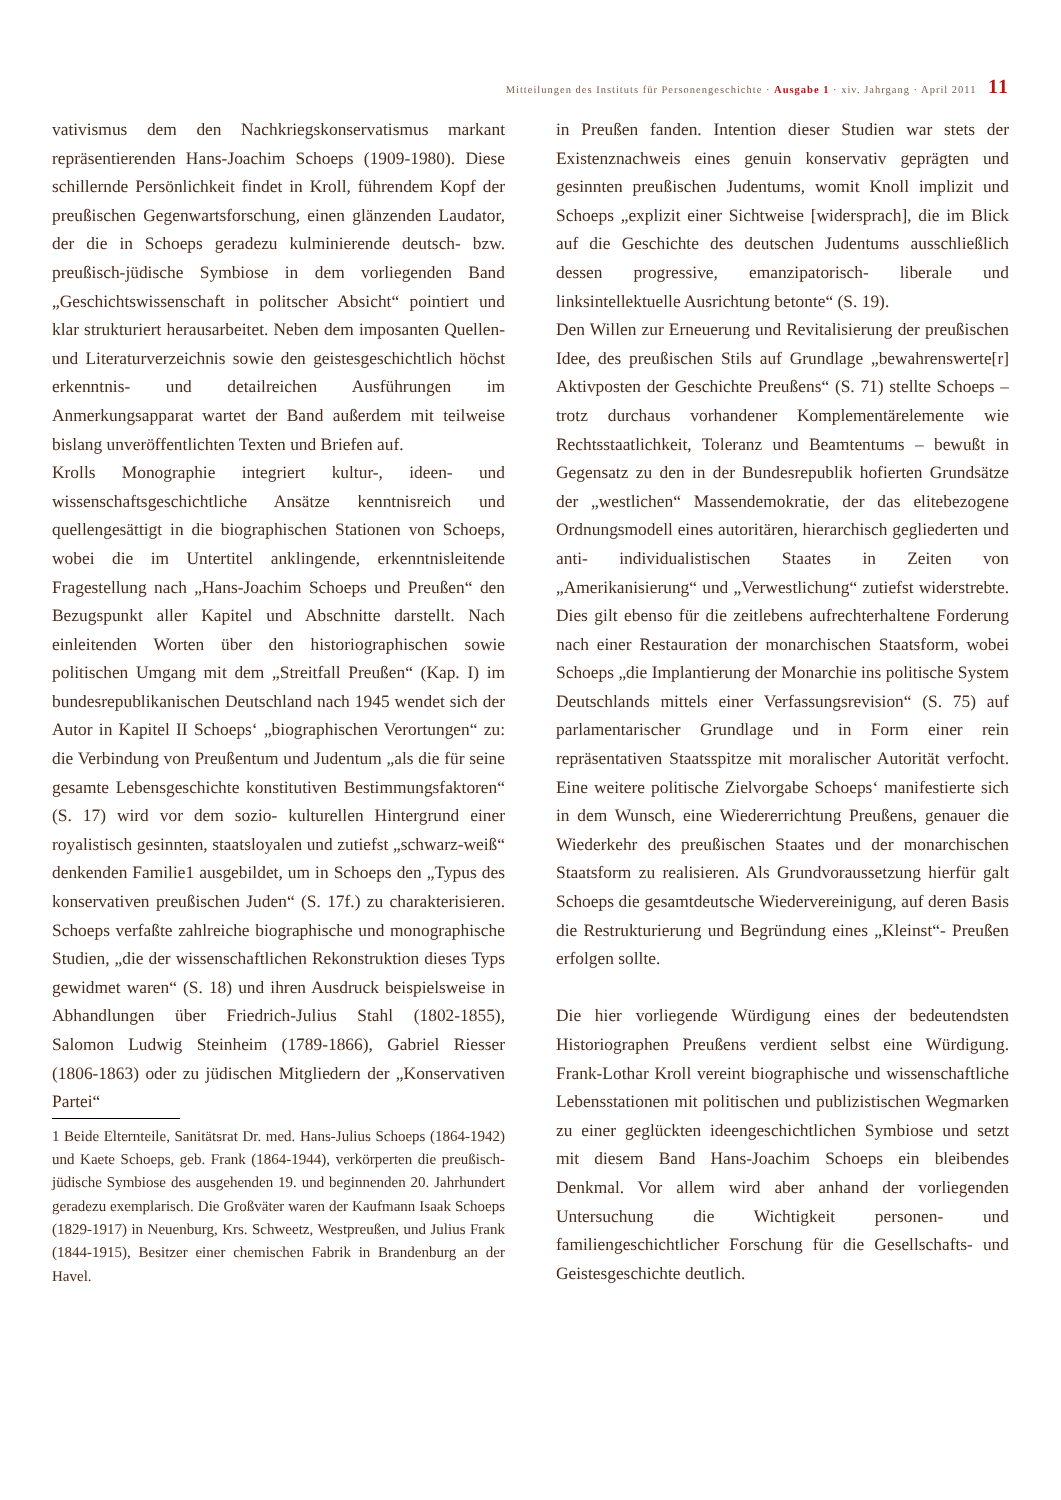Mitteilungen des Instituts für Personengeschichte · Ausgabe 1 · xiv. Jahrgang · April 2011 11
vativismus dem den Nachkriegskonservatismus markant repräsentierenden Hans-Joachim Schoeps (1909-1980). Diese schillernde Persönlichkeit findet in Kroll, führendem Kopf der preußischen Gegenwartsforschung, einen glänzenden Laudator, der die in Schoeps geradezu kulminierende deutsch- bzw. preußisch-jüdische Symbiose in dem vorliegenden Band „Geschichtswissenschaft in politscher Absicht“ pointiert und klar strukturiert herausarbeitet. Neben dem imposanten Quellen- und Literaturverzeichnis sowie den geistesgeschichtlich höchst erkenntnis- und detailreichen Ausführungen im Anmerkungsapparat wartet der Band außerdem mit teilweise bislang unveröffentlichten Texten und Briefen auf.
Krolls Monographie integriert kultur-, ideen- und wissenschaftsgeschichtliche Ansätze kenntnisreich und quellengesättigt in die biographischen Stationen von Schoeps, wobei die im Untertitel anklingende, erkenntnisleitende Fragestellung nach „Hans-Joachim Schoeps und Preußen“ den Bezugspunkt aller Kapitel und Abschnitte darstellt. Nach einleitenden Worten über den historiographischen sowie politischen Umgang mit dem „Streitfall Preußen“ (Kap. I) im bundesrepublikanischen Deutschland nach 1945 wendet sich der Autor in Kapitel II Schoeps‘ „biographischen Verortungen“ zu: die Verbindung von Preußentum und Judentum „als die für seine gesamte Lebensgeschichte konstitutiven Bestimmungsfaktoren“ (S. 17) wird vor dem sozio- kulturellen Hintergrund einer royalistisch gesinnten, staatsloyalen und zutiefst „schwarz-weiß“ denkenden Familie1 ausgebildet, um in Schoeps den „Typus des konservativen preußischen Juden“ (S. 17f.) zu charakterisieren. Schoeps verfaßte zahlreiche biographische und monographische Studien, „die der wissenschaftlichen Rekonstruktion dieses Typs gewidmet waren“ (S. 18) und ihren Ausdruck beispielsweise in Abhandlungen über Friedrich-Julius Stahl (1802-1855), Salomon Ludwig Steinheim (1789-1866), Gabriel Riesser (1806-1863) oder zu jüdischen Mitgliedern der „Konservativen Partei“
1 Beide Elternteile, Sanitätsrat Dr. med. Hans-Julius Schoeps (1864-1942) und Kaete Schoeps, geb. Frank (1864-1944), verkörperten die preußisch-jüdische Symbiose des ausgehenden 19. und beginnenden 20. Jahrhundert geradezu exemplarisch. Die Großväter waren der Kaufmann Isaak Schoeps (1829-1917) in Neuenburg, Krs. Schweetz, Westpreußen, und Julius Frank (1844-1915), Besitzer einer chemischen Fabrik in Brandenburg an der Havel.
in Preußen fanden. Intention dieser Studien war stets der Existenznachweis eines genuin konservativ geprägten und gesinnten preußischen Judentums, womit Knoll implizit und Schoeps „explizit einer Sichtweise [widersprach], die im Blick auf die Geschichte des deutschen Judentums ausschließlich dessen progressive, emanzipatorisch- liberale und linksintellektuelle Ausrichtung betonte“ (S. 19).
Den Willen zur Erneuerung und Revitalisierung der preußischen Idee, des preußischen Stils auf Grundlage „bewahrenswerte[r] Aktivposten der Geschichte Preußens“ (S. 71) stellte Schoeps – trotz durchaus vorhandener Komplementärelemente wie Rechtsstaatlichkeit, Toleranz und Beamtentums – bewußt in Gegensatz zu den in der Bundesrepublik hofierten Grundsätze der „westlichen“ Massendemokratie, der das elitebezogene Ordnungsmodell eines autoritären, hierarchisch gegliederten und anti- individualistischen Staates in Zeiten von „Amerikanisierung“ und „Verwestlichung“ zutiefst widerstrebte. Dies gilt ebenso für die zeitlebens aufrechterhaltene Forderung nach einer Restauration der monarchischen Staatsform, wobei Schoeps „die Implantierung der Monarchie ins politische System Deutschlands mittels einer Verfassungsrevision“ (S. 75) auf parlamentarischer Grundlage und in Form einer rein repräsentativen Staatsspitze mit moralischer Autorität verfocht. Eine weitere politische Zielvorgabe Schoeps‘ manifestierte sich in dem Wunsch, eine Wiedererrichtung Preußens, genauer die Wiederkehr des preußischen Staates und der monarchischen Staatsform zu realisieren. Als Grundvoraussetzung hierfür galt Schoeps die gesamtdeutsche Wiedervereinigung, auf deren Basis die Restrukturierung und Begründung eines „Kleinst“- Preußen erfolgen sollte.
Die hier vorliegende Würdigung eines der bedeutendsten Historiographen Preußens verdient selbst eine Würdigung. Frank-Lothar Kroll vereint biographische und wissenschaftliche Lebensstationen mit politischen und publizistischen Wegmarken zu einer geglückten ideengeschichtlichen Symbiose und setzt mit diesem Band Hans-Joachim Schoeps ein bleibendes Denkmal. Vor allem wird aber anhand der vorliegenden Untersuchung die Wichtigkeit personen- und familiengeschichtlicher Forschung für die Gesellschafts- und Geistesgeschichte deutlich.